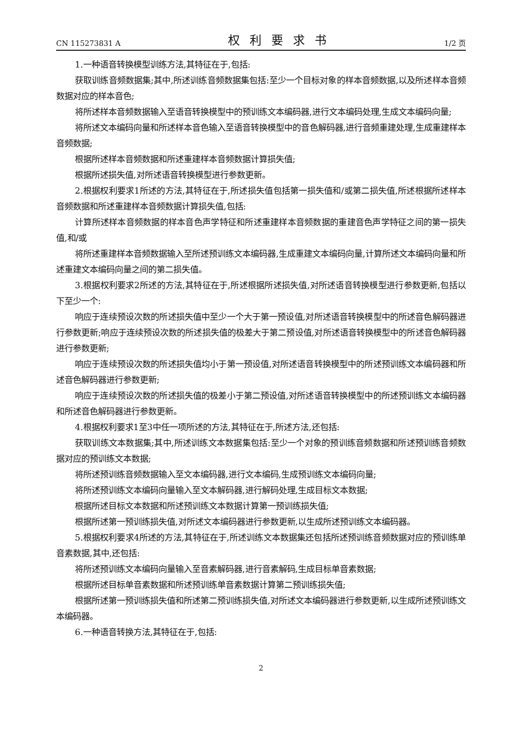CN 115273831 A 权利要求书 1/2 页
1.一种语音转换模型训练方法,其特征在于,包括:
获取训练音频数据集;其中,所述训练音频数据集包括:至少一个目标对象的样本音频数据,以及所述样本音频数据对应的样本音色;
将所述样本音频数据输入至语音转换模型中的预训练文本编码器,进行文本编码处理,生成文本编码向量;
将所述文本编码向量和所述样本音色输入至语音转换模型中的音色解码器,进行音频重建处理,生成重建样本音频数据;
根据所述样本音频数据和所述重建样本音频数据计算损失值;
根据所述损失值,对所述语音转换模型进行参数更新。
2.根据权利要求1所述的方法,其特征在于,所述损失值包括第一损失值和/或第二损失值,所述根据所述样本音频数据和所述重建样本音频数据计算损失值,包括:
计算所述样本音频数据的样本音色声学特征和所述重建样本音频数据的重建音色声学特征之间的第一损失值,和/或
将所述重建样本音频数据输入至所述预训练文本编码器,生成重建文本编码向量,计算所述文本编码向量和所述重建文本编码向量之间的第二损失值。
3.根据权利要求2所述的方法,其特征在于,所述根据所述损失值,对所述语音转换模型进行参数更新,包括以下至少一个:
响应于连续预设次数的所述损失值中至少一个大于第一预设值,对所述语音转换模型中的所述音色解码器进行参数更新;响应于连续预设次数的所述损失值的极差大于第二预设值,对所述语音转换模型中的所述音色解码器进行参数更新;
响应于连续预设次数的所述损失值均小于第一预设值,对所述语音转换模型中的所述预训练文本编码器和所述音色解码器进行参数更新;
响应于连续预设次数的所述损失值的极差小于第二预设值,对所述语音转换模型中的所述预训练文本编码器和所述音色解码器进行参数更新。
4.根据权利要求1至3中任一项所述的方法,其特征在于,所述方法,还包括:
获取训练文本数据集;其中,所述训练文本数据集包括:至少一个对象的预训练音频数据和所述预训练音频数据对应的预训练文本数据;
将所述预训练音频数据输入至文本编码器,进行文本编码,生成预训练文本编码向量;
将所述预训练文本编码向量输入至文本解码器,进行解码处理,生成目标文本数据;
根据所述目标文本数据和所述预训练文本数据计算第一预训练损失值;
根据所述第一预训练损失值,对所述文本编码器进行参数更新,以生成所述预训练文本编码器。
5.根据权利要求4所述的方法,其特征在于,所述训练文本数据集还包括所述预训练音频数据对应的预训练单音素数据,其中,还包括:
将所述预训练文本编码向量输入至音素解码器,进行音素解码,生成目标单音素数据;
根据所述目标单音素数据和所述预训练单音素数据计算第二预训练损失值;
根据所述第一预训练损失值和所述第二预训练损失值,对所述文本编码器进行参数更新,以生成所述预训练文本编码器。
6.一种语音转换方法,其特征在于,包括:
2